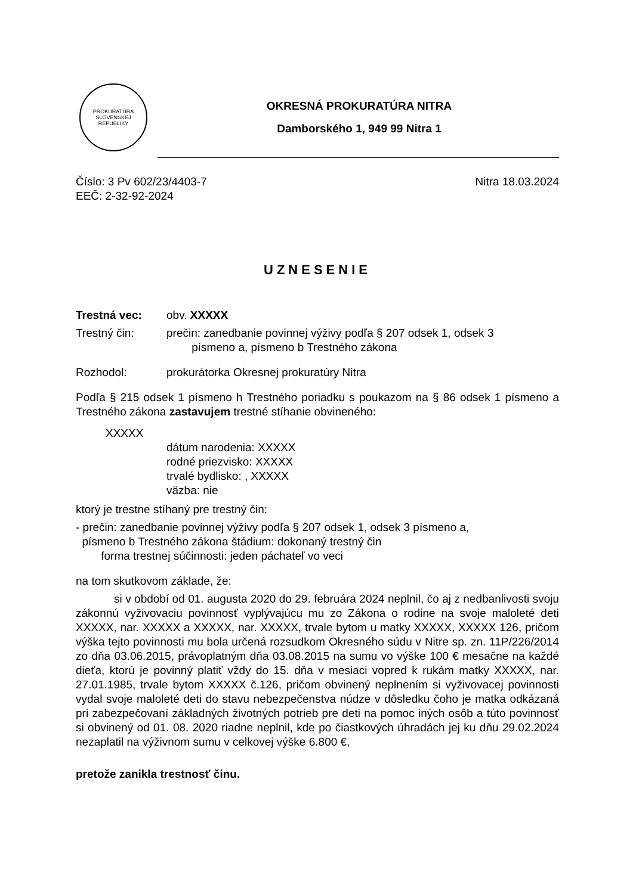PROKURATÚRA
SLOVENSKEJ REPUBLIKY
OKRESNÁ PROKURATÚRA NITRA
Damborského 1, 949 99 Nitra 1
Číslo: 3 Pv 602/23/4403-7 Nitra 18.03.2024
EEČ: 2-32-92-2024
UZNESENIE
Trestná vec: obv. XXXXX
Trestný čin: prečin: zanedbanie povinnej výživy podľa § 207 odsek 1, odsek 3
písmeno a, písmeno b Trestného zákona
Rozhodol: prokurátorka Okresnej prokuratúry Nitra
Podľa § 215 odsek 1 písmeno h Trestného poriadku s poukazom na § 86 odsek 1 písmeno a Trestného zákona zastavujem trestné stíhanie obvineného:
XXXXX
dátum narodenia: XXXXX
rodné priezvisko: XXXXX
trvalé bydlisko: , XXXXX
väzba: nie
ktorý je trestne stíhaný pre trestný čin:
- prečin: zanedbanie povinnej výživy podľa § 207 odsek 1, odsek 3 písmeno a,
písmeno b Trestného zákona štádium: dokonaný trestný čin
forma trestnej súčinnosti: jeden páchateľ vo veci
na tom skutkovom základe, že:
si v období od 01. augusta 2020 do 29. februára 2024 neplnil, čo aj z nedbanlivosti svoju zákonnú vyživovaciu povinnosť vyplývajúcu mu zo Zákona o rodine na svoje maloleté deti XXXXX, nar. XXXXX a XXXXX, nar. XXXXX, trvale bytom u matky XXXXX, XXXXX 126, pričom výška tejto povinnosti mu bola určená rozsudkom Okresného súdu v Nitre sp. zn. 11P/226/2014 zo dňa 03.06.2015, právoplatným dňa 03.08.2015 na sumu vo výške 100 € mesačne na každé dieťa, ktorú je povinný platiť vždy do 15. dňa v mesiaci vopred k rukám matky XXXXX, nar. 27.01.1985, trvale bytom XXXXX č.126, pričom obvinený neplnením si vyživovacej povinnosti vydal svoje maloleté deti do stavu nebezpečenstva núdze v dôsledku čoho je matka odkázaná pri zabezpečovaní základných životných potrieb pre deti na pomoc iných osôb a túto povinnosť si obvinený od 01. 08. 2020 riadne neplnil, kde po čiastkových úhradách jej ku dňu 29.02.2024 nezaplatil na výživnom sumu v celkovej výške 6.800 €,
pretože zanikla trestnosť činu.